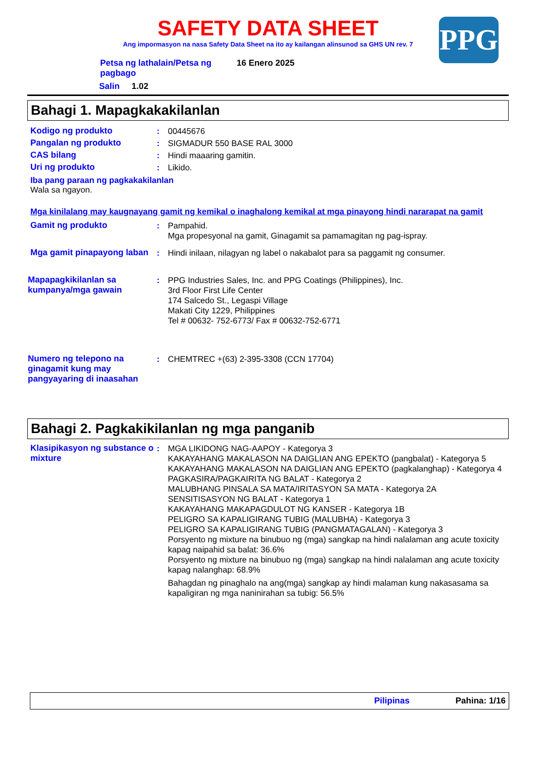SAFETY DATA SHEET
Ang impormasyon na nasa Safety Data Sheet na ito ay kailangan alinsunod sa GHS UN rev. 7
PPG
| Petsa ng lathalain/Petsa ng pagbago | 16 Enero 2025 |
Salin 1.02
Bahagi 1. Mapagkakakilanlan
Kodigo ng produkto : 00445676
Pangalan ng produkto : SIGMADUR 550 BASE RAL 3000
CAS bilang : Hindi maaaring gamitin.
Uri ng produkto : Likido.
Iba pang paraan ng pagkakakilanlan
Wala sa ngayon.
Mga kinilalang may kaugnayang gamit ng kemikal o inaghalong kemikal at mga pinayong hindi nararapat na gamit
Gamit ng produkto : Pampahid.
Mga propesyonal na gamit, Ginagamit sa pamamagitan ng pag-ispray.
Mga gamit pinapayong laban
: Hindi inilaan, nilagyan ng label o nakabalot para sa paggamit ng consumer.
Mapapagkikilanlan sa kumpanya/mga gawain
: PPG Industries Sales, Inc. and PPG Coatings (Philippines), Inc.
3rd Floor First Life Center
174 Salcedo St., Legaspi Village
Makati City 1229, Philippines
Tel # 00632- 752-6773/ Fax # 00632-752-6771
Numero ng telepono na ginagamit kung may pangyayaring di inaasahan
: CHEMTREC +(63) 2-395-3308 (CCN 17704)
Bahagi 2. Pagkakikilanlan ng mga panganib
Klasipikasyon ng substance o mixture
: MGA LIKIDONG NAG-AAPOY - Kategorya 3
KAKAYAHANG MAKALASON NA DAIGLIAN ANG EPEKTO (pangbalat) - Kategorya 5
KAKAYAHANG MAKALASON NA DAIGLIAN ANG EPEKTO (pagkalanghap) - Kategorya 4
PAGKASIRA/PAGKAIRITA NG BALAT - Kategorya 2
MALUBHANG PINSALA SA MATA/IRITASYON SA MATA - Kategorya 2A
SENSITISASYON NG BALAT - Kategorya 1
KAKAYAHANG MAKAPAGDULOT NG KANSER - Kategorya 1B
PELIGRO SA KAPALIGIRANG TUBIG (MALUBHA) - Kategorya 3
PELIGRO SA KAPALIGIRANG TUBIG (PANGMATAGALAN) - Kategorya 3
Porsyento ng mixture na binubuo ng (mga) sangkap na hindi nalalaman ang acute toxicity kapag naipahid sa balat: 36.6%
Porsyento ng mixture na binubuo ng (mga) sangkap na hindi nalalaman ang acute toxicity kapag nalanghap: 68.9%
Bahagdan ng pinaghalo na ang(mga) sangkap ay hindi malaman kung nakasasama sa kapaligiran ng mga naninirahan sa tubig: 56.5%
Pilipinas Pahina: 1/16